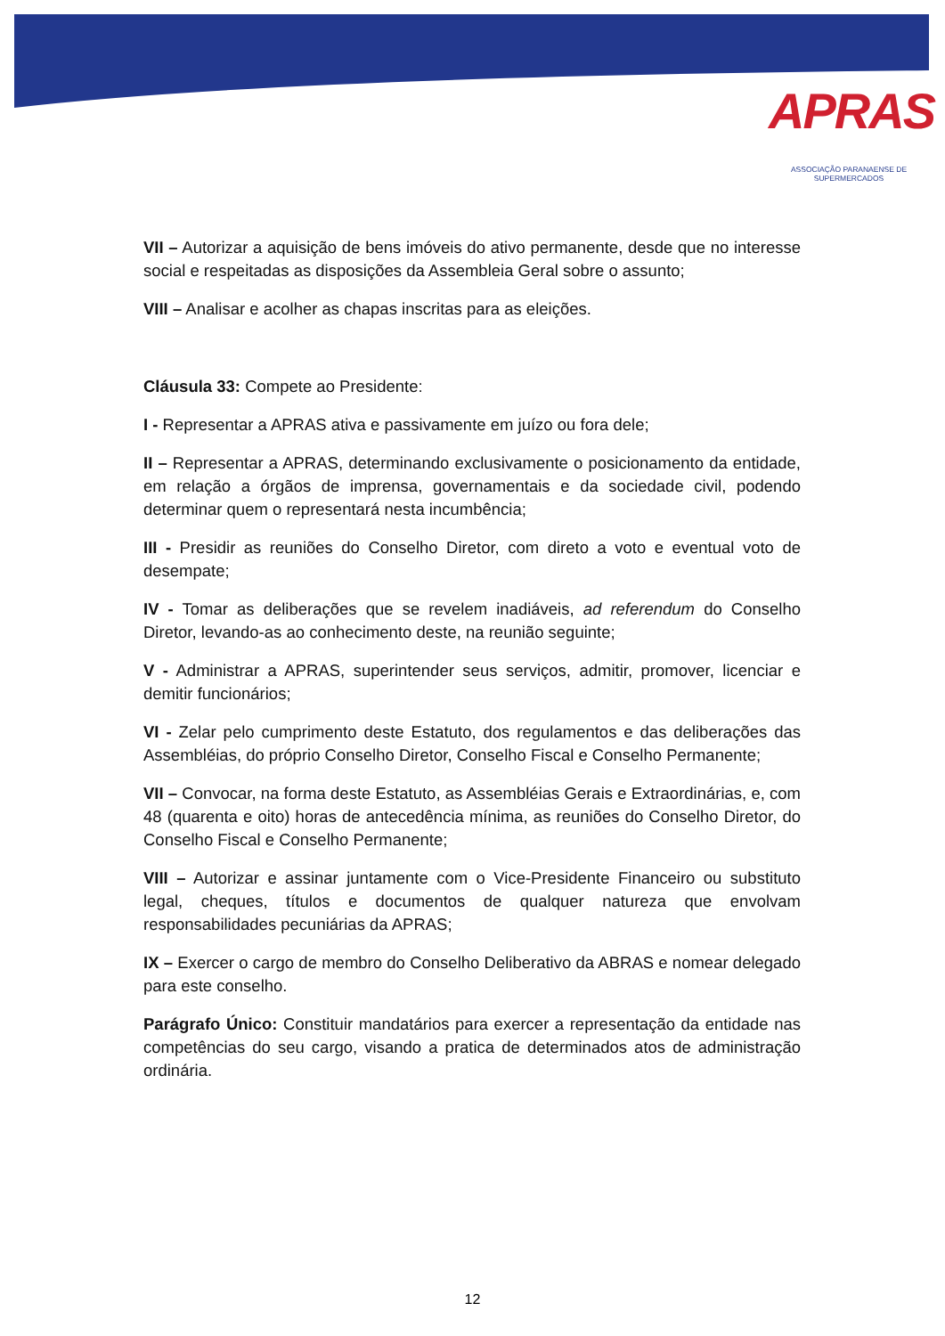APRAS
ASSOCIAÇÃO PARANAENSE DE SUPERMERCADOS
VII – Autorizar a aquisição de bens imóveis do ativo permanente, desde que no interesse social e respeitadas as disposições da Assembleia Geral sobre o assunto;
VIII – Analisar e acolher as chapas inscritas para as eleições.
Cláusula 33: Compete ao Presidente:
I - Representar a APRAS ativa e passivamente em juízo ou fora dele;
II – Representar a APRAS, determinando exclusivamente o posicionamento da entidade, em relação a órgãos de imprensa, governamentais e da sociedade civil, podendo determinar quem o representará nesta incumbência;
III - Presidir as reuniões do Conselho Diretor, com direto a voto e eventual voto de desempate;
IV - Tomar as deliberações que se revelem inadiáveis, ad referendum do Conselho Diretor, levando-as ao conhecimento deste, na reunião seguinte;
V - Administrar a APRAS, superintender seus serviços, admitir, promover, licenciar e demitir funcionários;
VI - Zelar pelo cumprimento deste Estatuto, dos regulamentos e das deliberações das Assembléias, do próprio Conselho Diretor, Conselho Fiscal e Conselho Permanente;
VII – Convocar, na forma deste Estatuto, as Assembléias Gerais e Extraordinárias, e, com 48 (quarenta e oito) horas de antecedência mínima, as reuniões do Conselho Diretor, do Conselho Fiscal e Conselho Permanente;
VIII – Autorizar e assinar juntamente com o Vice-Presidente Financeiro ou substituto legal, cheques, títulos e documentos de qualquer natureza que envolvam responsabilidades pecuniárias da APRAS;
IX – Exercer o cargo de membro do Conselho Deliberativo da ABRAS e nomear delegado para este conselho.
Parágrafo Único: Constituir mandatários para exercer a representação da entidade nas competências do seu cargo, visando a pratica de determinados atos de administração ordinária.
12